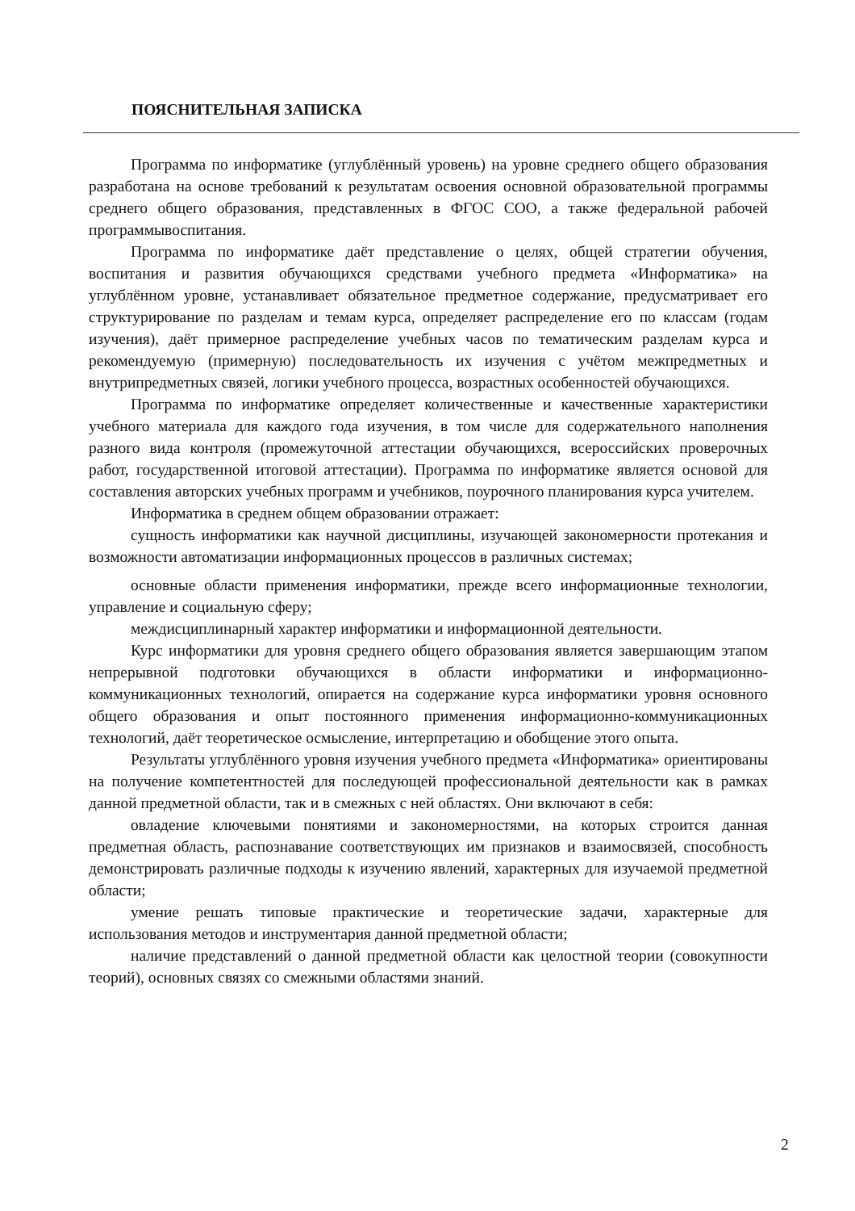ПОЯСНИТЕЛЬНАЯ ЗАПИСКА
Программа по информатике (углублённый уровень) на уровне среднего общего образования разработана на основе требований к результатам освоения основной образовательной программы среднего общего образования, представленных в ФГОС СОО, а также федеральной рабочей программывоспитания.
Программа по информатике даёт представление о целях, общей стратегии обучения, воспитания и развития обучающихся средствами учебного предмета «Информатика» на углублённом уровне, устанавливает обязательное предметное содержание, предусматривает его структурирование по разделам и темам курса, определяет распределение его по классам (годам изучения), даёт примерное распределение учебных часов по тематическим разделам курса и рекомендуемую (примерную) последовательность их изучения с учётом межпредметных и внутрипредметных связей, логики учебного процесса, возрастных особенностей обучающихся.
Программа по информатике определяет количественные и качественные характеристики учебного материала для каждого года изучения, в том числе для содержательного наполнения разного вида контроля (промежуточной аттестации обучающихся, всероссийских проверочных работ, государственной итоговой аттестации). Программа по информатике является основой для составления авторских учебных программ и учебников, поурочного планирования курса учителем.
Информатика в среднем общем образовании отражает:
сущность информатики как научной дисциплины, изучающей закономерности протекания и возможности автоматизации информационных процессов в различных системах;
основные области применения информатики, прежде всего информационные технологии, управление и социальную сферу;
междисциплинарный характер информатики и информационной деятельности.
Курс информатики для уровня среднего общего образования является завершающим этапом непрерывной подготовки обучающихся в области информатики и информационно-коммуникационных технологий, опирается на содержание курса информатики уровня основного общего образования и опыт постоянного применения информационно-коммуникационных технологий, даёт теоретическое осмысление, интерпретацию и обобщение этого опыта.
Результаты углублённого уровня изучения учебного предмета «Информатика» ориентированы на получение компетентностей для последующей профессиональной деятельности как в рамках данной предметной области, так и в смежных с ней областях. Они включают в себя:
овладение ключевыми понятиями и закономерностями, на которых строится данная предметная область, распознавание соответствующих им признаков и взаимосвязей, способность демонстрировать различные подходы к изучению явлений, характерных для изучаемой предметной области;
умение решать типовые практические и теоретические задачи, характерные для использования методов и инструментария данной предметной области;
наличие представлений о данной предметной области как целостной теории (совокупности теорий), основных связях со смежными областями знаний.
2